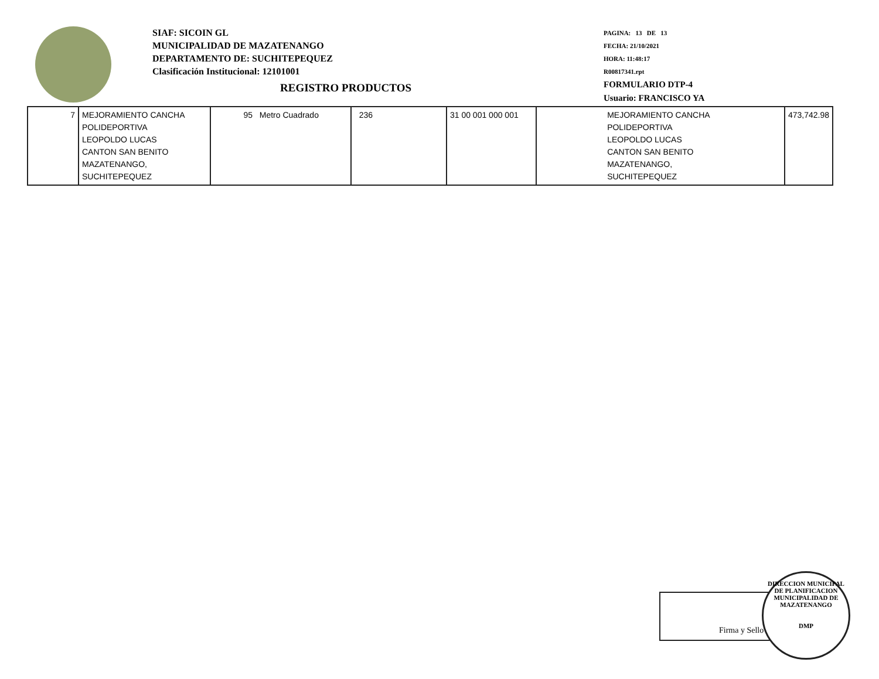SIAF: SICOIN GL
MUNICIPALIDAD DE MAZATENANGO
DEPARTAMENTO DE: SUCHITEPEQUEZ
Clasificación Institucional: 12101001
PAGINA: 13 DE 13
FECHA: 21/10/2021
HORA: 11:48:17
R00817341.rpt
FORMULARIO DTP-4
Usuario: FRANCISCO YA
REGISTRO PRODUCTOS
| 7 | MEJORAMIENTO CANCHA POLIDEPORTIVA LEOPOLDO LUCAS CANTON SAN BENITO MAZATENANGO, SUCHITEPEQUEZ | 95 Metro Cuadrado | 236 | 31 00 001 000 001 | MEJORAMIENTO CANCHA POLIDEPORTIVA LEOPOLDO LUCAS CANTON SAN BENITO MAZATENANGO, SUCHITEPEQUEZ | 473,742.98 |
Firma y Sello
DIRECCION MUNICIPAL DE PLANIFICACION
MUNICIPALIDAD DE MAZATENANGO
DMP